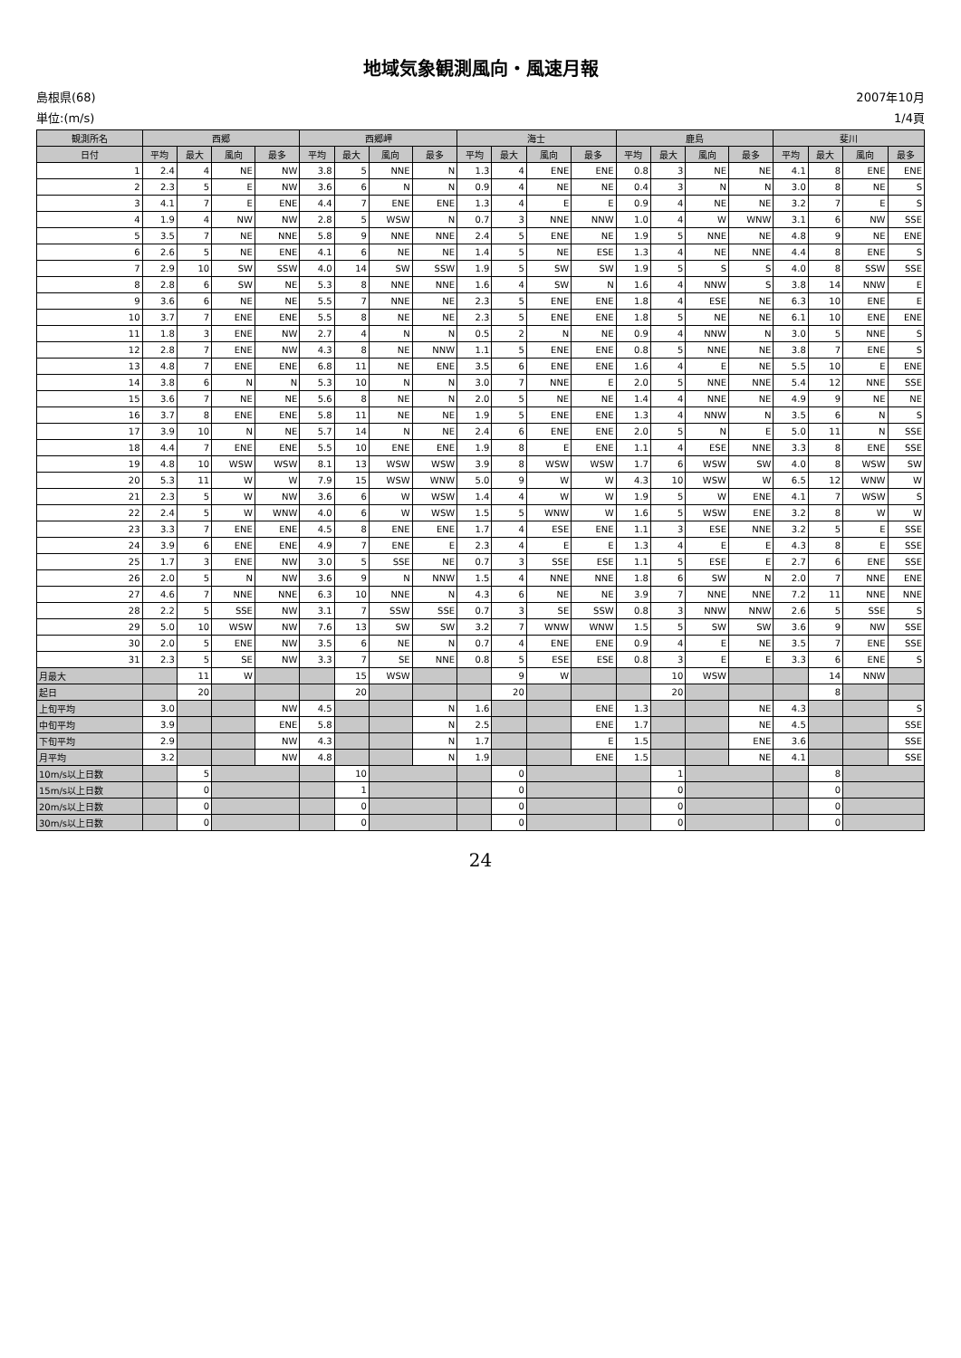地域気象観測風向・風速月報
島根県(68) 2007年10月
単位:(m/s) 1/4頁
| 観測所名 | 西郷 | | | | 西郷岬 | | | | 海士 | | | | 鹿島 | | | | 斐川 | | | |
| --- | --- | --- | --- | --- | --- | --- | --- | --- | --- | --- | --- | --- | --- | --- | --- | --- | --- | --- | --- | --- |
| 日付 | 平均 | 最大 | 風向 | 最多 | 平均 | 最大 | 風向 | 最多 | 平均 | 最大 | 風向 | 最多 | 平均 | 最大 | 風向 | 最多 | 平均 | 最大 | 風向 | 最多 |
| 1 | 2.4 | 4 | NE | NW | 3.8 | 5 | NNE | N | 1.3 | 4 | ENE | ENE | 0.8 | 3 | NE | NE | 4.1 | 8 | ENE | ENE |
| 2 | 2.3 | 5 | E | NW | 3.6 | 6 | N | N | 0.9 | 4 | NE | NE | 0.4 | 3 | N | N | 3.0 | 8 | NE | S |
| 3 | 4.1 | 7 | E | ENE | 4.4 | 7 | ENE | ENE | 1.3 | 4 | E | E | 0.9 | 4 | NE | NE | 3.2 | 7 | E | S |
| 4 | 1.9 | 4 | NW | NW | 2.8 | 5 | WSW | N | 0.7 | 3 | NNE | NNW | 1.0 | 4 | W | WNW | 3.1 | 6 | NW | SSE |
| 5 | 3.5 | 7 | NE | NNE | 5.8 | 9 | NNE | NNE | 2.4 | 5 | ENE | NE | 1.9 | 5 | NNE | NE | 4.8 | 9 | NE | ENE |
| 6 | 2.6 | 5 | NE | ENE | 4.1 | 6 | NE | NE | 1.4 | 5 | NE | ESE | 1.3 | 4 | NE | NNE | 4.4 | 8 | ENE | S |
| 7 | 2.9 | 10 | SW | SSW | 4.0 | 14 | SW | SSW | 1.9 | 5 | SW | SW | 1.9 | 5 | S | S | 4.0 | 8 | SSW | SSE |
| 8 | 2.8 | 6 | SW | NE | 5.3 | 8 | NNE | NNE | 1.6 | 4 | SW | N | 1.6 | 4 | NNW | S | 3.8 | 14 | NNW | E |
| 9 | 3.6 | 6 | NE | NE | 5.5 | 7 | NNE | NE | 2.3 | 5 | ENE | ENE | 1.8 | 4 | ESE | NE | 6.3 | 10 | ENE | E |
| 10 | 3.7 | 7 | ENE | ENE | 5.5 | 8 | NE | NE | 2.3 | 5 | ENE | ENE | 1.8 | 5 | NE | NE | 6.1 | 10 | ENE | ENE |
| 11 | 1.8 | 3 | ENE | NW | 2.7 | 4 | N | N | 0.5 | 2 | N | NE | 0.9 | 4 | NNW | N | 3.0 | 5 | NNE | S |
| 12 | 2.8 | 7 | ENE | NW | 4.3 | 8 | NE | NNW | 1.1 | 5 | ENE | ENE | 0.8 | 5 | NNE | NE | 3.8 | 7 | ENE | S |
| 13 | 4.8 | 7 | ENE | ENE | 6.8 | 11 | NE | ENE | 3.5 | 6 | ENE | ENE | 1.6 | 4 | E | NE | 5.5 | 10 | E | ENE |
| 14 | 3.8 | 6 | N | N | 5.3 | 10 | N | N | 3.0 | 7 | NNE | E | 2.0 | 5 | NNE | NNE | 5.4 | 12 | NNE | SSE |
| 15 | 3.6 | 7 | NE | NE | 5.6 | 8 | NE | N | 2.0 | 5 | NE | NE | 1.4 | 4 | NNE | NE | 4.9 | 9 | NE | NE |
| 16 | 3.7 | 8 | ENE | ENE | 5.8 | 11 | NE | NE | 1.9 | 5 | ENE | ENE | 1.3 | 4 | NNW | N | 3.5 | 6 | N | S |
| 17 | 3.9 | 10 | N | NE | 5.7 | 14 | N | NE | 2.4 | 6 | ENE | ENE | 2.0 | 5 | N | E | 5.0 | 11 | N | SSE |
| 18 | 4.4 | 7 | ENE | ENE | 5.5 | 10 | ENE | ENE | 1.9 | 8 | E | ENE | 1.1 | 4 | ESE | NNE | 3.3 | 8 | ENE | SSE |
| 19 | 4.8 | 10 | WSW | WSW | 8.1 | 13 | WSW | WSW | 3.9 | 8 | WSW | WSW | 1.7 | 6 | WSW | SW | 4.0 | 8 | WSW | SW |
| 20 | 5.3 | 11 | W | W | 7.9 | 15 | WSW | WNW | 5.0 | 9 | W | W | 4.3 | 10 | WSW | W | 6.5 | 12 | WNW | W |
| 21 | 2.3 | 5 | W | NW | 3.6 | 6 | W | WSW | 1.4 | 4 | W | W | 1.9 | 5 | W | ENE | 4.1 | 7 | WSW | S |
| 22 | 2.4 | 5 | W | WNW | 4.0 | 6 | W | WSW | 1.5 | 5 | WNW | W | 1.6 | 5 | WSW | ENE | 3.2 | 8 | W | W |
| 23 | 3.3 | 7 | ENE | ENE | 4.5 | 8 | ENE | ENE | 1.7 | 4 | ESE | ENE | 1.1 | 3 | ESE | NNE | 3.2 | 5 | E | SSE |
| 24 | 3.9 | 6 | ENE | ENE | 4.9 | 7 | ENE | E | 2.3 | 4 | E | E | 1.3 | 4 | E | E | 4.3 | 8 | E | SSE |
| 25 | 1.7 | 3 | ENE | NW | 3.0 | 5 | SSE | NE | 0.7 | 3 | SSE | ESE | 1.1 | 5 | ESE | E | 2.7 | 6 | ENE | SSE |
| 26 | 2.0 | 5 | N | NW | 3.6 | 9 | N | NNW | 1.5 | 4 | NNE | NNE | 1.8 | 6 | SW | N | 2.0 | 7 | NNE | ENE |
| 27 | 4.6 | 7 | NNE | NNE | 6.3 | 10 | NNE | N | 4.3 | 6 | NE | NE | 3.9 | 7 | NNE | NNE | 7.2 | 11 | NNE | NNE |
| 28 | 2.2 | 5 | SSE | NW | 3.1 | 7 | SSW | SSE | 0.7 | 3 | SE | SSW | 0.8 | 3 | NNW | NNW | 2.6 | 5 | SSE | S |
| 29 | 5.0 | 10 | WSW | NW | 7.6 | 13 | SW | SW | 3.2 | 7 | WNW | WNW | 1.5 | 5 | SW | SW | 3.6 | 9 | NW | SSE |
| 30 | 2.0 | 5 | ENE | NW | 3.5 | 6 | NE | N | 0.7 | 4 | ENE | ENE | 0.9 | 4 | E | NE | 3.5 | 7 | ENE | SSE |
| 31 | 2.3 | 5 | SE | NW | 3.3 | 7 | SE | NNE | 0.8 | 5 | ESE | ESE | 0.8 | 3 | E | E | 3.3 | 6 | ENE | S |
| 月最大 | | 11 | W | | | 15 | WSW | | | 9 | W | | | 10 | WSW | | | 14 | NNW | |
| 起日 | | 20 | | | | 20 | | | | 20 | | | | 20 | | | | 8 | | |
| 上旬平均 | 3.0 | | | NW | 4.5 | | | N | 1.6 | | | ENE | 1.3 | | | NE | 4.3 | | | S |
| 中旬平均 | 3.9 | | | ENE | 5.8 | | | N | 2.5 | | | ENE | 1.7 | | | NE | 4.5 | | | SSE |
| 下旬平均 | 2.9 | | | NW | 4.3 | | | N | 1.7 | | | E | 1.5 | | | ENE | 3.6 | | | SSE |
| 月平均 | 3.2 | | | NW | 4.8 | | | N | 1.9 | | | ENE | 1.5 | | | NE | 4.1 | | | SSE |
| 10m/s以上日数 | | 5 | | | | 10 | | | | 0 | | | | 1 | | | | 8 | | |
| 15m/s以上日数 | | 0 | | | | 1 | | | | 0 | | | | 0 | | | | 0 | | |
| 20m/s以上日数 | | 0 | | | | 0 | | | | 0 | | | | 0 | | | | 0 | | |
| 30m/s以上日数 | | 0 | | | | 0 | | | | 0 | | | | 0 | | | | 0 | | |
24